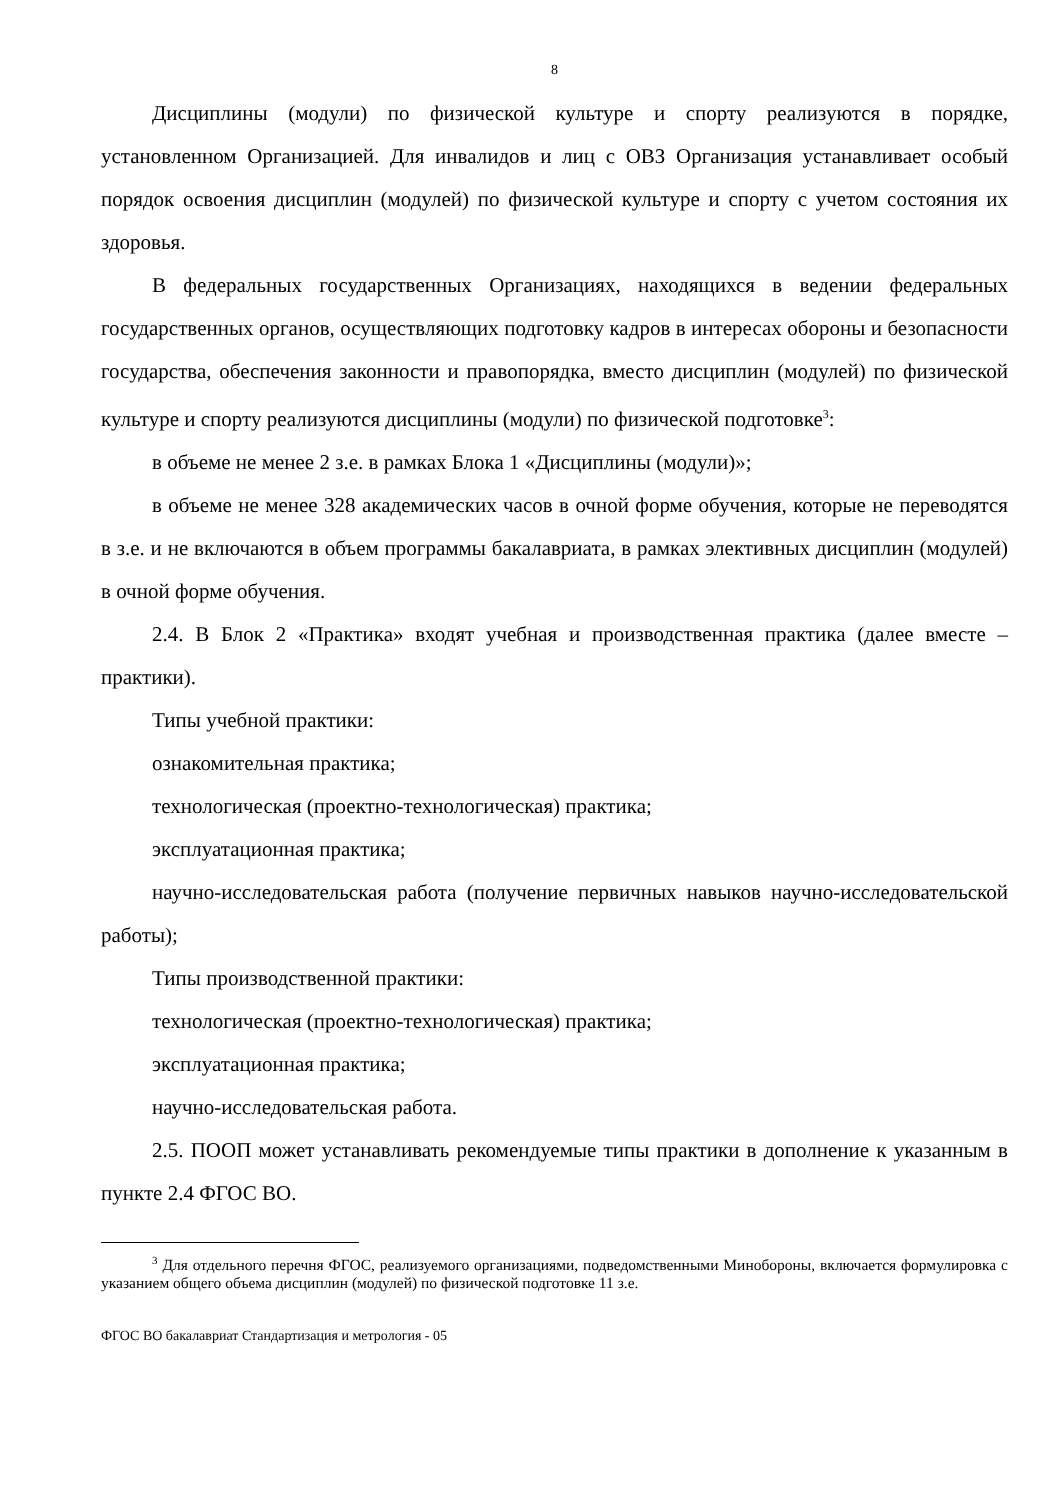8
Дисциплины (модули) по физической культуре и спорту реализуются в порядке, установленном Организацией. Для инвалидов и лиц с ОВЗ Организация устанавливает особый порядок освоения дисциплин (модулей) по физической культуре и спорту с учетом состояния их здоровья.
В федеральных государственных Организациях, находящихся в ведении федеральных государственных органов, осуществляющих подготовку кадров в интересах обороны и безопасности государства, обеспечения законности и правопорядка, вместо дисциплин (модулей) по физической культуре и спорту реализуются дисциплины (модули) по физической подготовке<sup>3</sup>:
в объеме не менее 2 з.е. в рамках Блока 1 «Дисциплины (модули)»;
в объеме не менее 328 академических часов в очной форме обучения, которые не переводятся в з.е. и не включаются в объем программы бакалавриата, в рамках элективных дисциплин (модулей) в очной форме обучения.
2.4. В Блок 2 «Практика» входят учебная и производственная практика (далее вместе – практики).
Типы учебной практики:
ознакомительная практика;
технологическая (проектно-технологическая) практика;
эксплуатационная практика;
научно-исследовательская работа (получение первичных навыков научно-исследовательской работы);
Типы производственной практики:
технологическая (проектно-технологическая) практика;
эксплуатационная практика;
научно-исследовательская работа.
2.5. ПООП может устанавливать рекомендуемые типы практики в дополнение к указанным в пункте 2.4 ФГОС ВО.
<sup>3</sup> Для отдельного перечня ФГОС, реализуемого организациями, подведомственными Минобороны, включается формулировка с указанием общего объема дисциплин (модулей) по физической подготовке 11 з.е.
ФГОС ВО бакалавриат Стандартизация и метрология - 05